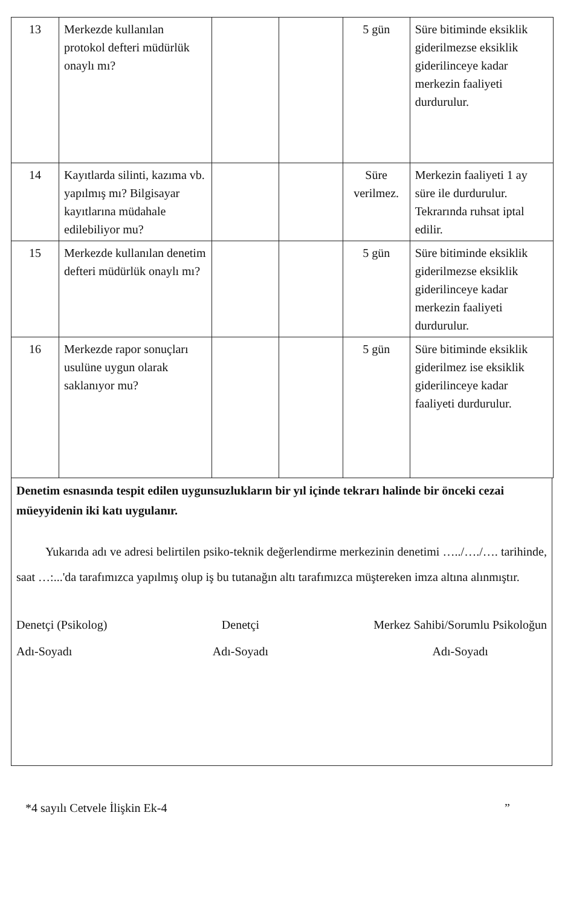| 13 | Merkezde kullanılan protokol defteri müdürlük onaylı mı? | | | 5 gün | Süre bitiminde eksiklik giderilmezse eksiklik giderilinceye kadar merkezin faaliyeti durdurulur. |
| 14 | Kayıtlarda silinti, kazıma vb. yapılmış mı? Bilgisayar kayıtlarına müdahale edilebiliyor mu? | | | Süre verilmez. | Merkezin faaliyeti 1 ay süre ile durdurulur. Tekrarında ruhsat iptal edilir. |
| 15 | Merkezde kullanılan denetim defteri müdürlük onaylı mı? | | | 5 gün | Süre bitiminde eksiklik giderilmezse eksiklik giderilinceye kadar merkezin faaliyeti durdurulur. |
| 16 | Merkezde rapor sonuçları usulüne uygun olarak saklanıyor mu? | | | 5 gün | Süre bitiminde eksiklik giderilmez ise eksiklik giderilinceye kadar faaliyeti durdurulur. |
Denetim esnasında tespit edilen uygunsuzlukların bir yıl içinde tekrarı halinde bir önceki cezai müeyyidenin iki katı uygulanır.
Yukarıda adı ve adresi belirtilen psiko-teknik değerlendirme merkezinin denetimi …../…./…. tarihinde, saat …:...'da tarafımızca yapılmış olup iş bu tutanağın altı tarafımızca müştereken imza altına alınmıştır.
Denetçi (Psikolog)
Adı-Soyadı
Denetçi
Adı-Soyadı
Merkez Sahibi/Sorumlu Psikoloğun
Adı-Soyadı
*4 sayılı Cetvele İlişkin Ek-4”